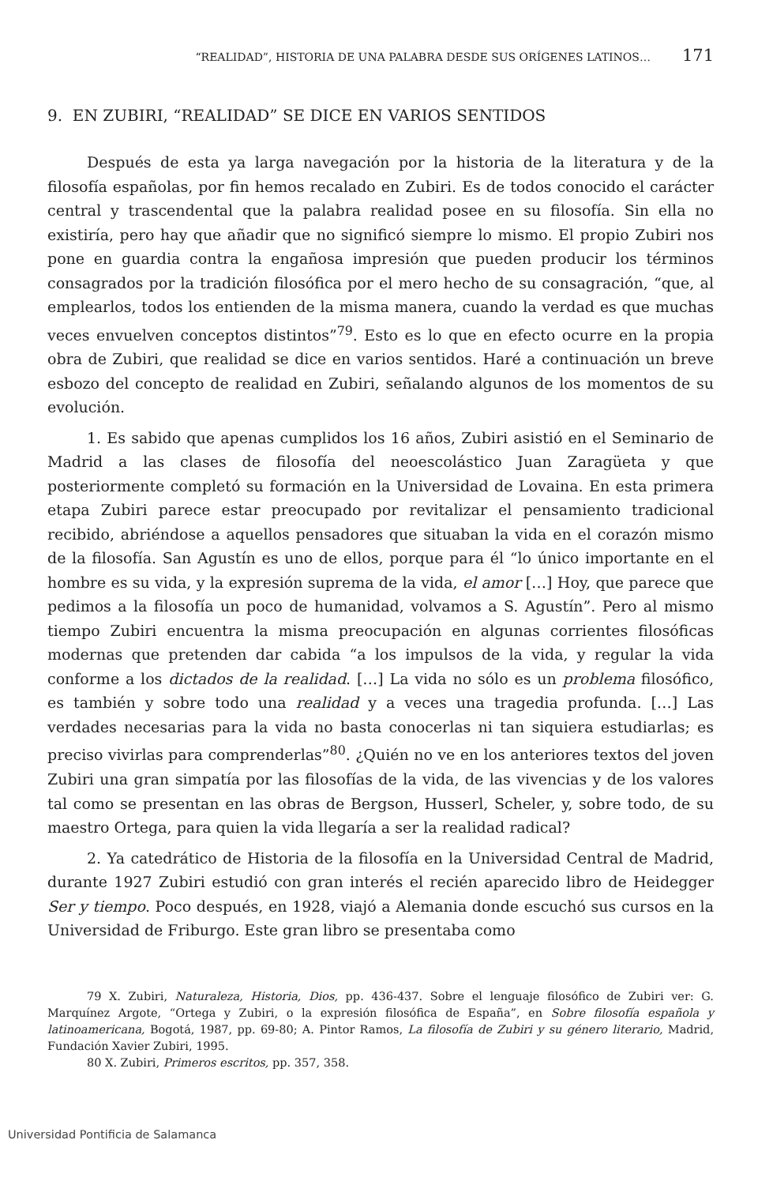“REALIDAD”, HISTORIA DE UNA PALABRA DESDE SUS ORÍGENES LATINOS… 171
9. EN ZUBIRI, “REALIDAD” SE DICE EN VARIOS SENTIDOS
Después de esta ya larga navegación por la historia de la literatura y de la filosofía españolas, por fin hemos recalado en Zubiri. Es de todos conocido el carácter central y trascendental que la palabra realidad posee en su filosofía. Sin ella no existiría, pero hay que añadir que no significó siempre lo mismo. El propio Zubiri nos pone en guardia contra la engañosa impresión que pueden producir los términos consagrados por la tradición filosófica por el mero hecho de su consagración, “que, al emplearlos, todos los entienden de la misma manera, cuando la verdad es que muchas veces envuelven conceptos distintos”<sup>79</sup>. Esto es lo que en efecto ocurre en la propia obra de Zubiri, que realidad se dice en varios sentidos. Haré a continuación un breve esbozo del concepto de realidad en Zubiri, señalando algunos de los momentos de su evolución.
1. Es sabido que apenas cumplidos los 16 años, Zubiri asistió en el Seminario de Madrid a las clases de filosofía del neoescolástico Juan Zaragüeta y que posteriormente completó su formación en la Universidad de Lovaina. En esta primera etapa Zubiri parece estar preocupado por revitalizar el pensamiento tradicional recibido, abriéndose a aquellos pensadores que situaban la vida en el corazón mismo de la filosofía. San Agustín es uno de ellos, porque para él “lo único importante en el hombre es su vida, y la expresión suprema de la vida, el amor […] Hoy, que parece que pedimos a la filosofía un poco de humanidad, volvamos a S. Agustín”. Pero al mismo tiempo Zubiri encuentra la misma preocupación en algunas corrientes filosóficas modernas que pretenden dar cabida “a los impulsos de la vida, y regular la vida conforme a los dictados de la realidad. […] La vida no sólo es un problema filosófico, es también y sobre todo una realidad y a veces una tragedia profunda. […] Las verdades necesarias para la vida no basta conocerlas ni tan siquiera estudiarlas; es preciso vivirlas para comprenderlas”<sup>80</sup>. ¿Quién no ve en los anteriores textos del joven Zubiri una gran simpatía por las filosofías de la vida, de las vivencias y de los valores tal como se presentan en las obras de Bergson, Husserl, Scheler, y, sobre todo, de su maestro Ortega, para quien la vida llegaría a ser la realidad radical?
2. Ya catedrático de Historia de la filosofía en la Universidad Central de Madrid, durante 1927 Zubiri estudió con gran interés el recién aparecido libro de Heidegger Ser y tiempo. Poco después, en 1928, viajó a Alemania donde escuchó sus cursos en la Universidad de Friburgo. Este gran libro se presentaba como
79 X. Zubiri, Naturaleza, Historia, Dios, pp. 436-437. Sobre el lenguaje filosófico de Zubiri ver: G. Marquínez Argote, “Ortega y Zubiri, o la expresión filosófica de España”, en Sobre filosofía española y latinoamericana, Bogotá, 1987, pp. 69-80; A. Pintor Ramos, La filosofía de Zubiri y su género literario, Madrid, Fundación Xavier Zubiri, 1995.
80 X. Zubiri, Primeros escritos, pp. 357, 358.
Universidad Pontificia de Salamanca